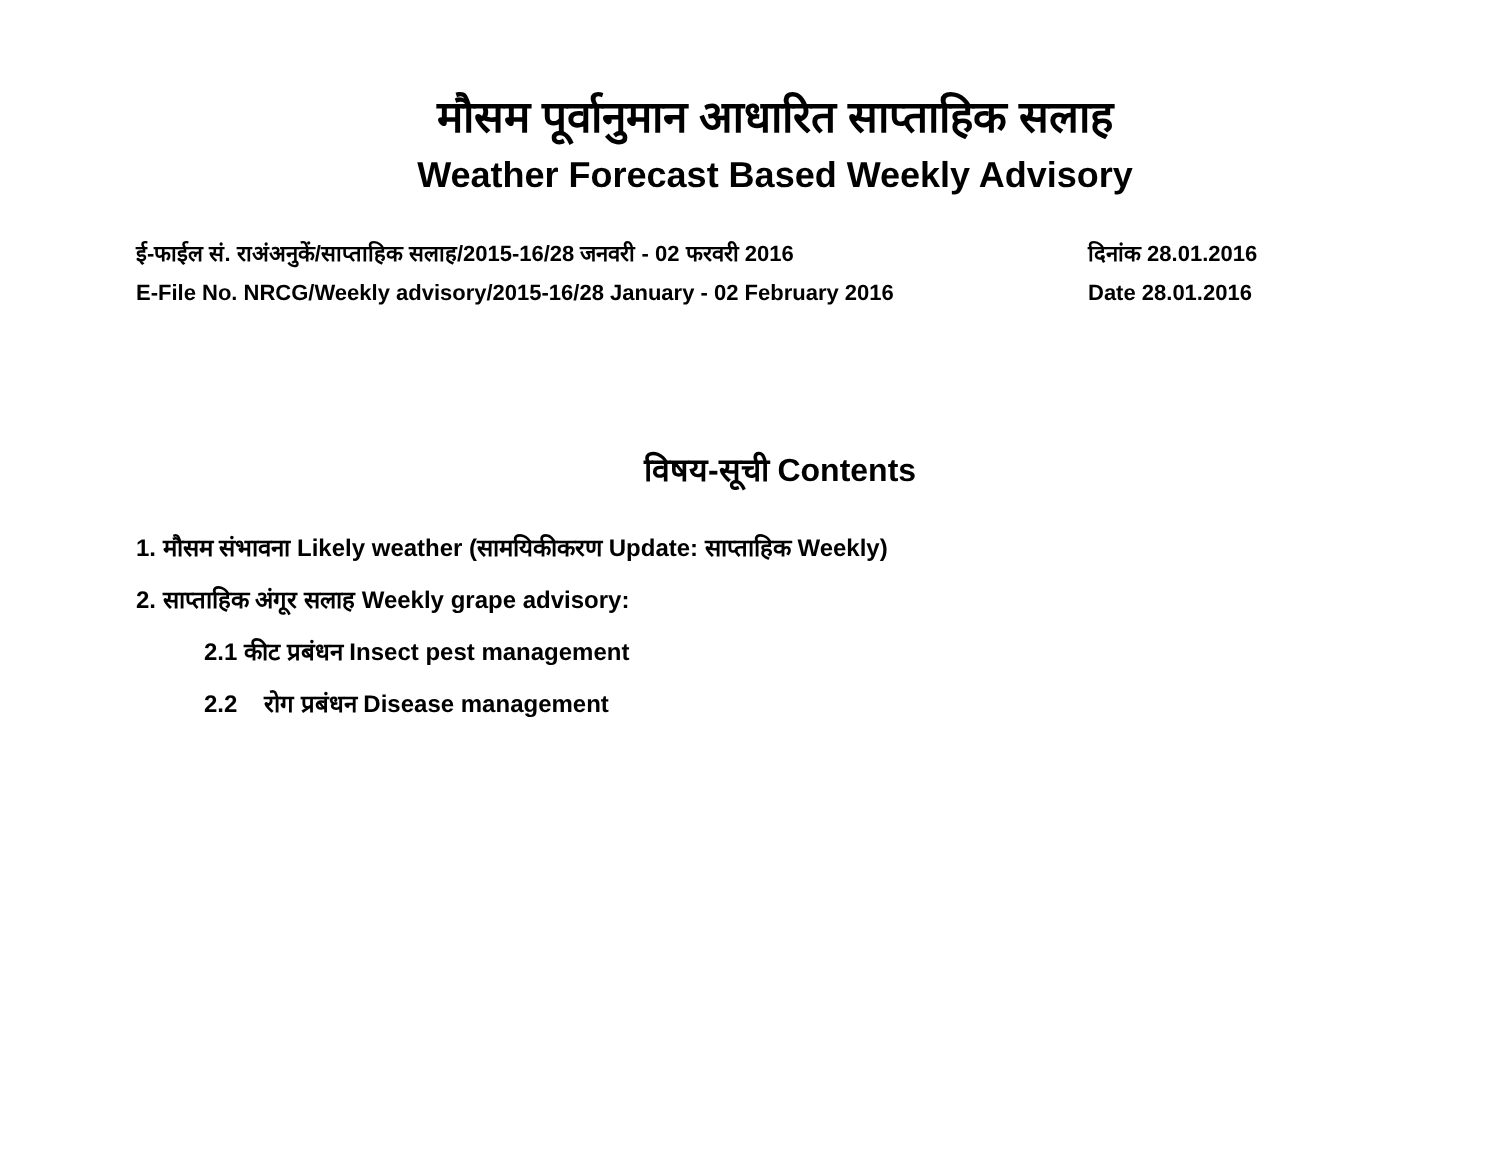मौसम पूर्वानुमान आधारित साप्ताहिक सलाह
Weather Forecast Based Weekly Advisory
ई-फाईल सं. राअंअनुकें/साप्ताहिक सलाह/2015-16/28 जनवरी - 02 फरवरी 2016 दिनांक 28.01.2016
E-File No. NRCG/Weekly advisory/2015-16/28 January - 02 February 2016 Date 28.01.2016
विषय-सूची Contents
1. मौसम संभावना Likely weather (सामयिकीकरण Update: साप्ताहिक Weekly)
2. साप्ताहिक अंगूर सलाह Weekly grape advisory:
2.1 कीट प्रबंधन Insect pest management
2.2 रोग प्रबंधन Disease management